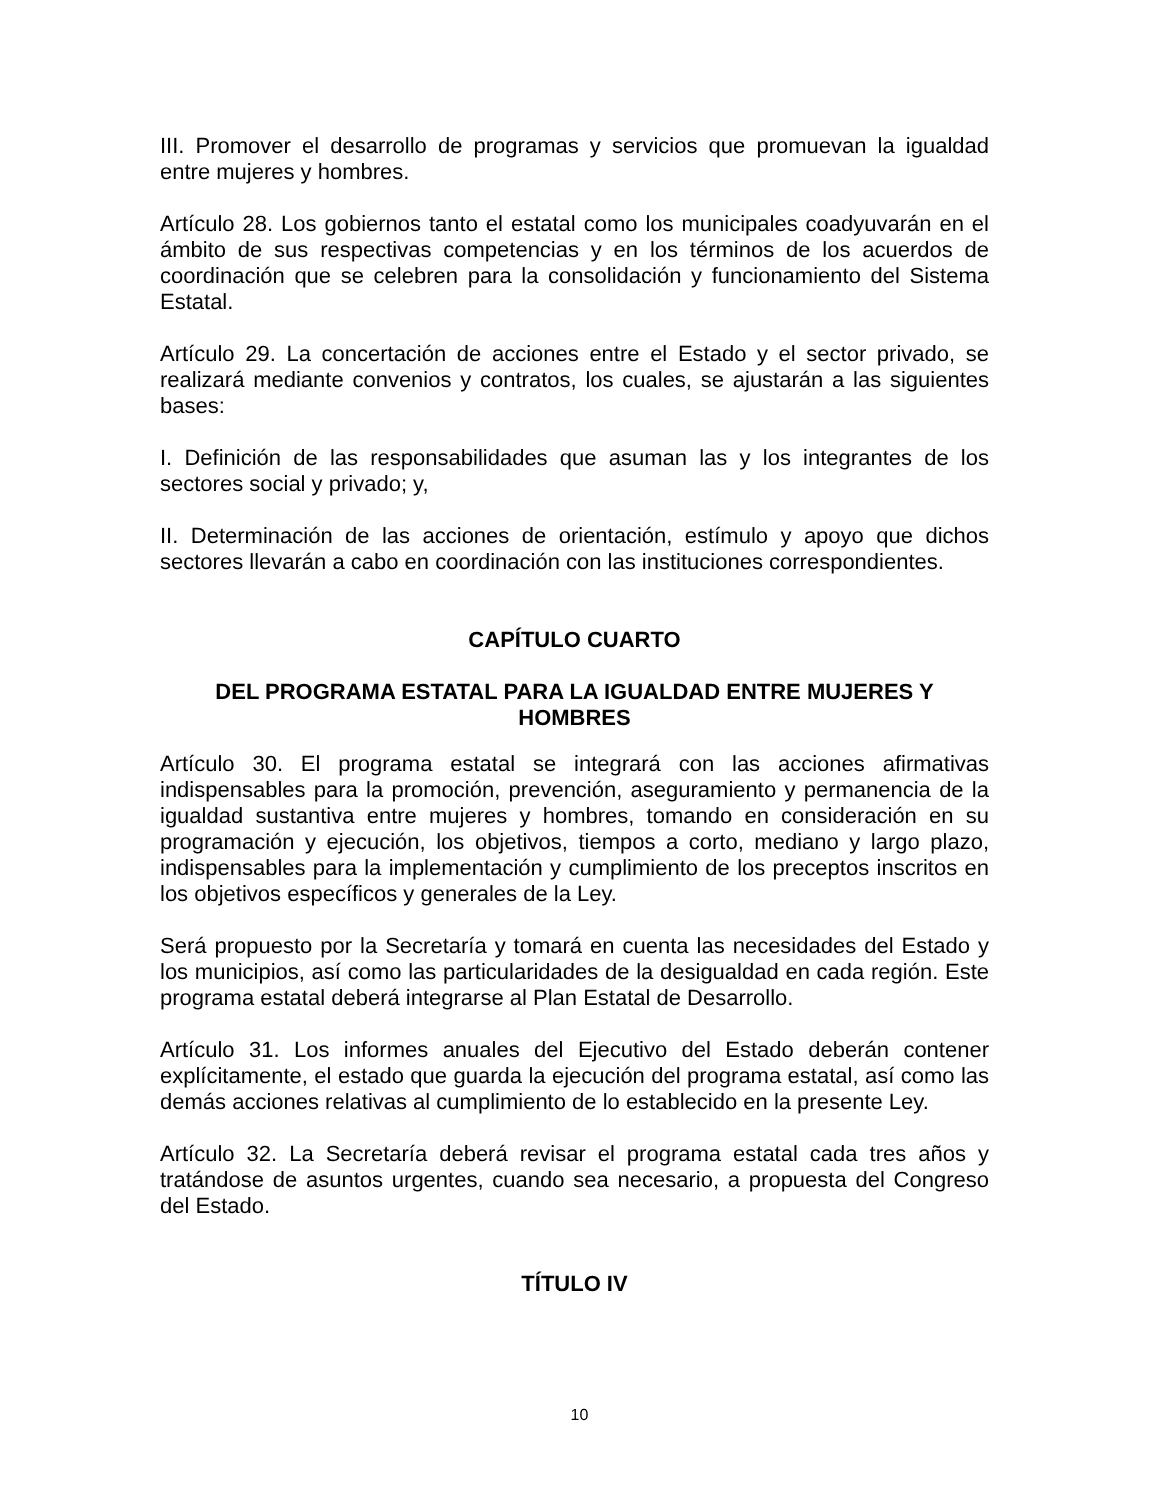III. Promover el desarrollo de programas y servicios que promuevan la igualdad entre mujeres y hombres.
Artículo 28. Los gobiernos tanto el estatal como los municipales coadyuvarán en el ámbito de sus respectivas competencias y en los términos de los acuerdos de coordinación que se celebren para la consolidación y funcionamiento del Sistema Estatal.
Artículo 29. La concertación de acciones entre el Estado y el sector privado, se realizará mediante convenios y contratos, los cuales, se ajustarán a las siguientes bases:
I. Definición de las responsabilidades que asuman las y los integrantes de los sectores social y privado; y,
II. Determinación de las acciones de orientación, estímulo y apoyo que dichos sectores llevarán a cabo en coordinación con las instituciones correspondientes.
CAPÍTULO CUARTO
DEL PROGRAMA ESTATAL PARA LA IGUALDAD ENTRE MUJERES Y HOMBRES
Artículo 30. El programa estatal se integrará con las acciones afirmativas indispensables para la promoción, prevención, aseguramiento y permanencia de la igualdad sustantiva entre mujeres y hombres, tomando en consideración en su programación y ejecución, los objetivos, tiempos a corto, mediano y largo plazo, indispensables para la implementación y cumplimiento de los preceptos inscritos en los objetivos específicos y generales de la Ley.
Será propuesto por la Secretaría y tomará en cuenta las necesidades del Estado y los municipios, así como las particularidades de la desigualdad en cada región. Este programa estatal deberá integrarse al Plan Estatal de Desarrollo.
Artículo 31. Los informes anuales del Ejecutivo del Estado deberán contener explícitamente, el estado que guarda la ejecución del programa estatal, así como las demás acciones relativas al cumplimiento de lo establecido en la presente Ley.
Artículo 32. La Secretaría deberá revisar el programa estatal cada tres años y tratándose de asuntos urgentes, cuando sea necesario, a propuesta del Congreso del Estado.
TÍTULO IV
10